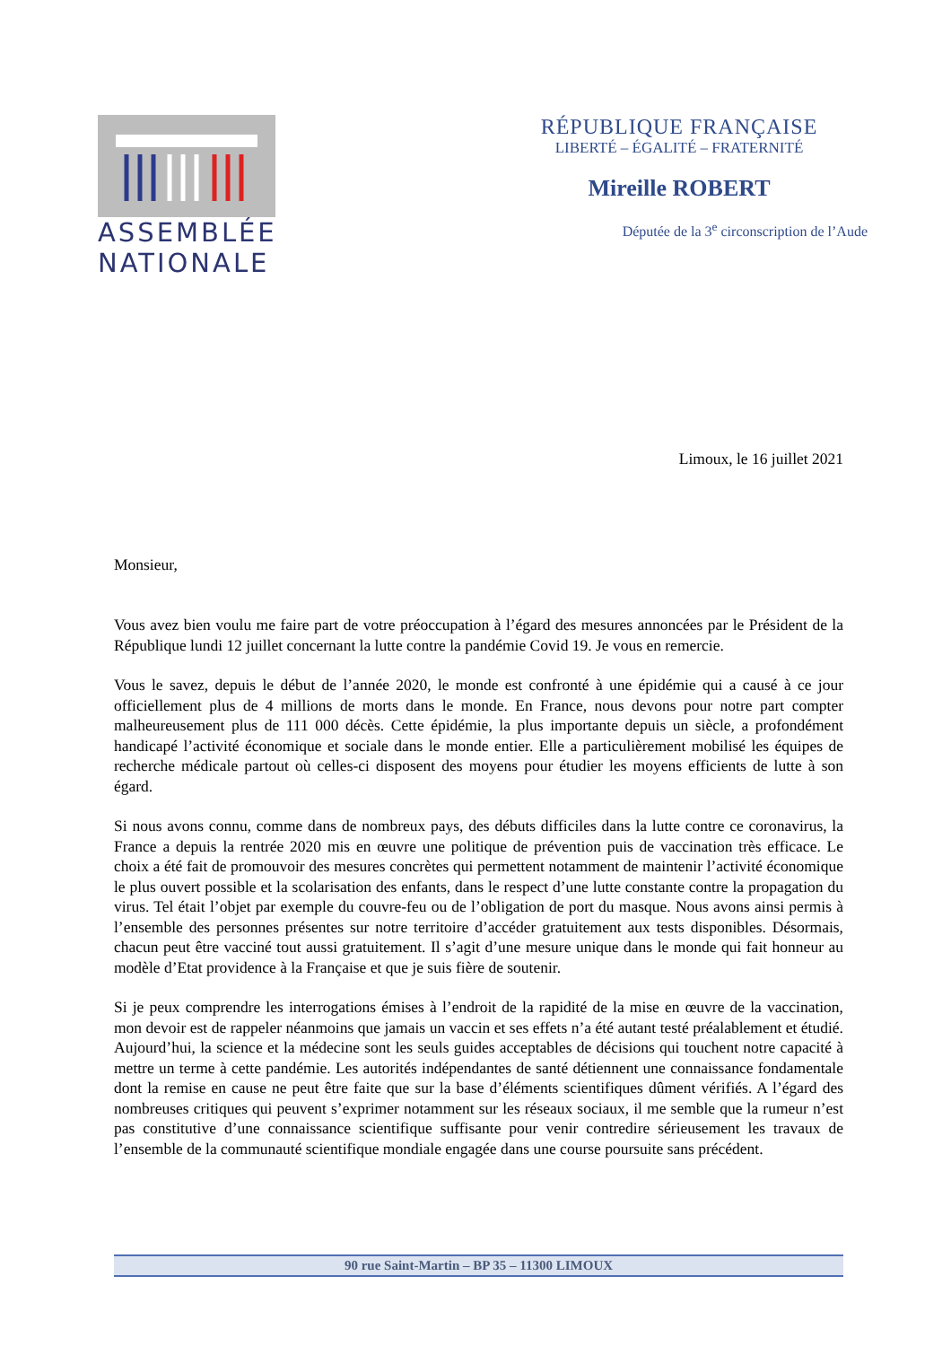ASSEMBLÉE
NATIONALE
RÉPUBLIQUE FRANÇAISE
LIBERTÉ – ÉGALITÉ – FRATERNITÉ
Mireille ROBERT
Députée de la 3<sup>e</sup> circonscription de l’Aude
Limoux, le 16 juillet 2021
Monsieur,
Vous avez bien voulu me faire part de votre préoccupation à l’égard des mesures annoncées par le Président de la République lundi 12 juillet concernant la lutte contre la pandémie Covid 19. Je vous en remercie.
Vous le savez, depuis le début de l’année 2020, le monde est confronté à une épidémie qui a causé à ce jour officiellement plus de 4 millions de morts dans le monde. En France, nous devons pour notre part compter malheureusement plus de 111 000 décès. Cette épidémie, la plus importante depuis un siècle, a profondément handicapé l’activité économique et sociale dans le monde entier. Elle a particulièrement mobilisé les équipes de recherche médicale partout où celles-ci disposent des moyens pour étudier les moyens efficients de lutte à son égard.
Si nous avons connu, comme dans de nombreux pays, des débuts difficiles dans la lutte contre ce coronavirus, la France a depuis la rentrée 2020 mis en œuvre une politique de prévention puis de vaccination très efficace. Le choix a été fait de promouvoir des mesures concrètes qui permettent notamment de maintenir l’activité économique le plus ouvert possible et la scolarisation des enfants, dans le respect d’une lutte constante contre la propagation du virus. Tel était l’objet par exemple du couvre-feu ou de l’obligation de port du masque. Nous avons ainsi permis à l’ensemble des personnes présentes sur notre territoire d’accéder gratuitement aux tests disponibles. Désormais, chacun peut être vacciné tout aussi gratuitement. Il s’agit d’une mesure unique dans le monde qui fait honneur au modèle d’Etat providence à la Française et que je suis fière de soutenir.
Si je peux comprendre les interrogations émises à l’endroit de la rapidité de la mise en œuvre de la vaccination, mon devoir est de rappeler néanmoins que jamais un vaccin et ses effets n’a été autant testé préalablement et étudié. Aujourd’hui, la science et la médecine sont les seuls guides acceptables de décisions qui touchent notre capacité à mettre un terme à cette pandémie. Les autorités indépendantes de santé détiennent une connaissance fondamentale dont la remise en cause ne peut être faite que sur la base d’éléments scientifiques dûment vérifiés. A l’égard des nombreuses critiques qui peuvent s’exprimer notamment sur les réseaux sociaux, il me semble que la rumeur n’est pas constitutive d’une connaissance scientifique suffisante pour venir contredire sérieusement les travaux de l’ensemble de la communauté scientifique mondiale engagée dans une course poursuite sans précédent.
90 rue Saint-Martin – BP 35 – 11300 LIMOUX